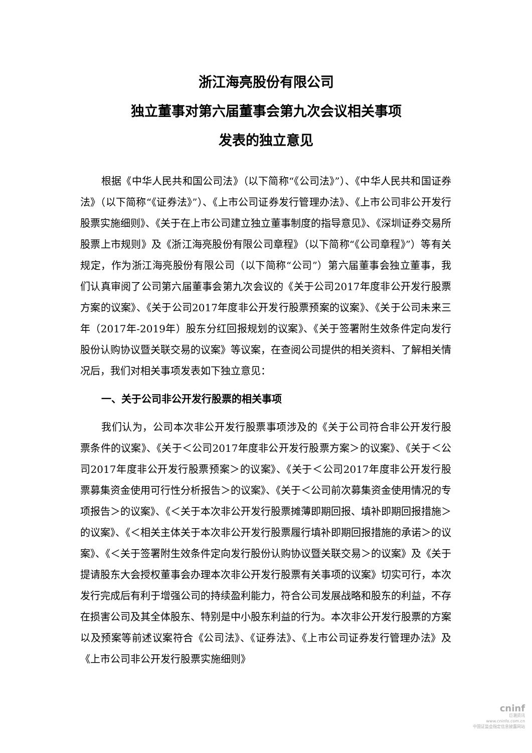浙江海亮股份有限公司
独立董事对第六届董事会第九次会议相关事项
发表的独立意见
根据《中华人民共和国公司法》（以下简称“《公司法》”）、《中华人民共和国证券法》（以下简称“《证券法》”）、《上市公司证券发行管理办法》、《上市公司非公开发行股票实施细则》、《关于在上市公司建立独立董事制度的指导意见》、《深圳证券交易所股票上市规则》及《浙江海亮股份有限公司章程》（以下简称“《公司章程》”）等有关规定，作为浙江海亮股份有限公司（以下简称“公司”）第六届董事会独立董事，我们认真审阅了公司第六届董事会第九次会议的《关于公司2017年度非公开发行股票方案的议案》、《关于公司2017年度非公开发行股票预案的议案》、《关于公司未来三年（2017年-2019年）股东分红回报规划的议案》、《关于签署附生效条件定向发行股份认购协议暨关联交易的议案》等议案，在查阅公司提供的相关资料、了解相关情况后，我们对相关事项发表如下独立意见：
一、关于公司非公开发行股票的相关事项
我们认为，公司本次非公开发行股票事项涉及的《关于公司符合非公开发行股票条件的议案》、《关于＜公司2017年度非公开发行股票方案＞的议案》、《关于＜公司2017年度非公开发行股票预案＞的议案》、《关于＜公司2017年度非公开发行股票募集资金使用可行性分析报告＞的议案》、《关于＜公司前次募集资金使用情况的专项报告＞的议案》、《＜关于本次非公开发行股票摊薄即期回报、填补即期回报措施＞的议案》、《＜相关主体关于本次非公开发行股票履行填补即期回报措施的承诺＞的议案》、《＜关于签署附生效条件定向发行股份认购协议暨关联交易＞的议案》及《关于提请股东大会授权董事会办理本次非公开发行股票有关事项的议案》切实可行，本次发行完成后有利于增强公司的持续盈利能力，符合公司发展战略和股东的利益，不存在损害公司及其全体股东、特别是中小股东利益的行为。本次非公开发行股票的方案以及预案等前述议案符合《公司法》、《证券法》、《上市公司证券发行管理办法》及《上市公司非公开发行股票实施细则》
cninf
巨潮资讯
www.cninfo.com.cn
中国证监会指定信息披露网站